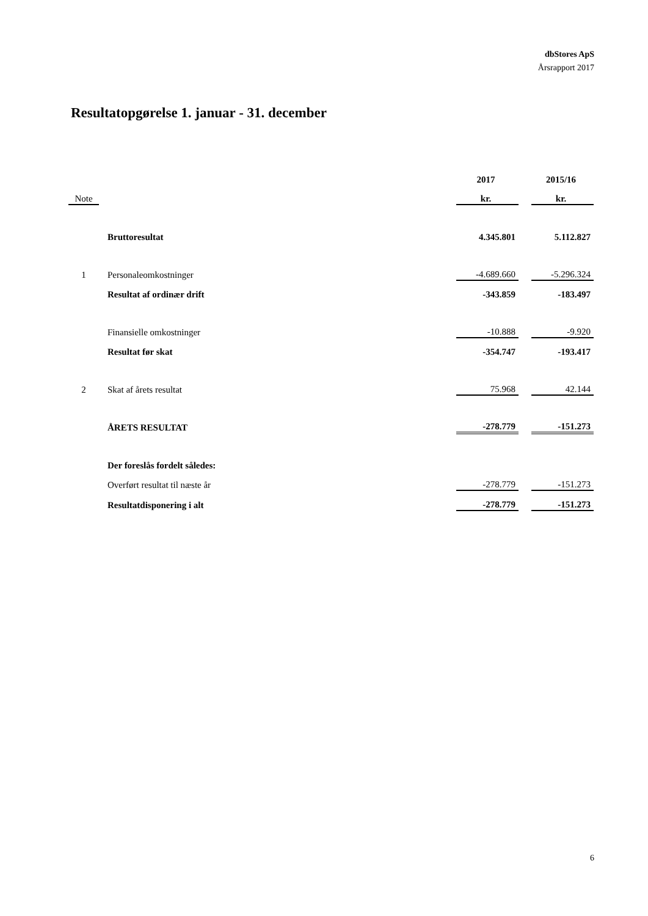dbStores ApS
Årsrapport 2017
Resultatopgørelse 1. januar - 31. december
| | | | 2017 | | 2015/16 |
| Note | | | kr. | | kr. |
| | | Bruttoresultat | 4.345.801 | | 5.112.827 |
| 1 | | Personaleomkostninger | -4.689.660 | | -5.296.324 |
| | | Resultat af ordinær drift | -343.859 | | -183.497 |
| | | Finansielle omkostninger | -10.888 | | -9.920 |
| | | Resultat før skat | -354.747 | | -193.417 |
| 2 | | Skat af årets resultat | 75.968 | | 42.144 |
| | | ÅRETS RESULTAT | -278.779 | | -151.273 |
| | | Der foreslås fordelt således: | | | |
| | | Overført resultat til næste år | -278.779 | | -151.273 |
| | | Resultatdisponering i alt | -278.779 | | -151.273 |
6